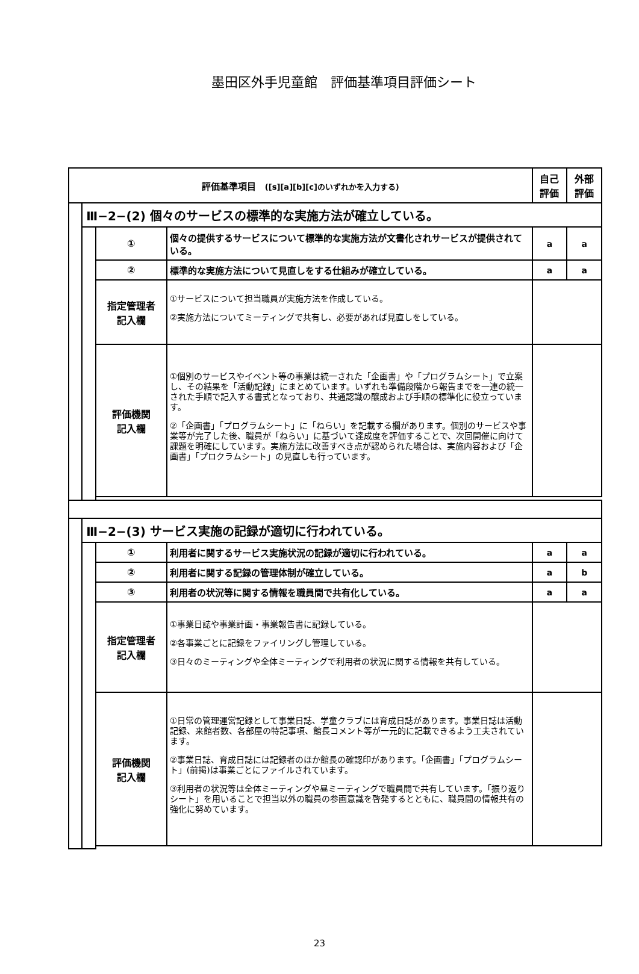墨田区外手児童館　評価基準項目評価シート
| 評価基準項目 ([s][a][b][c]のいずれかを入力する) | | | | 自己 評価 | 外部 評価 |
| --- | --- | --- | --- | --- | --- |
| | Ⅲ−2−(2) 個々のサービスの標準的な実施方法が確立している。 | | | | |
| | | ① | 個々の提供するサービスについて標準的な実施方法が文書化されサービスが提供されている。 | a | a |
| | | ② | 標準的な実施方法について見直しをする仕組みが確立している。 | a | a |
| | | 指定管理者 記入欄 | ①サービスについて担当職員が実施方法を作成している。 ②実施方法についてミーティングで共有し、必要があれば見直しをしている。 | | |
| | | 評価機関 記入欄 | ①個別のサービスやイベント等の事業は統一された「企画書」や「プログラムシート」で立案し、その結果を「活動記録」にまとめています。いずれも準備段階から報告までを一連の統一された手順で記入する書式となっており、共通認識の醸成および手順の標準化に役立っています。 ②「企画書」「プログラムシート」に「ねらい」を記載する欄があります。個別のサービスや事業等が完了した後、職員が「ねらい」に基づいて達成度を評価することで、次回開催に向けて課題を明確にしています。実施方法に改善すべき点が認められた場合は、実施内容および「企画書」「プロクラムシート」の見直しも行っています。 | | |
| | Ⅲ−2−(3) サービス実施の記録が適切に行われている。 | | | | |
| | | ① | 利用者に関するサービス実施状況の記録が適切に行われている。 | a | a |
| | | ② | 利用者に関する記録の管理体制が確立している。 | a | b |
| | | ③ | 利用者の状況等に関する情報を職員間で共有化している。 | a | a |
| | | 指定管理者 記入欄 | ①事業日誌や事業計画・事業報告書に記録している。 ②各事業ごとに記録をファイリングし管理している。 ③日々のミーティングや全体ミーティングで利用者の状況に関する情報を共有している。 | | |
| | | 評価機関 記入欄 | ①日常の管理運営記録として事業日誌、学童クラブには育成日誌があります。事業日誌は活動記録、来館者数、各部屋の特記事項、館長コメント等が一元的に記載できるよう工夫されています。 ②事業日誌、育成日誌には記録者のほか館長の確認印があります。「企画書」「プログラムシート」(前掲)は事業ごとにファイルされています。 ③利用者の状況等は全体ミーティングや昼ミーティングで職員間で共有しています。「振り返りシート」を用いることで担当以外の職員の参画意識を啓発するとともに、職員間の情報共有の強化に努めています。 | | |
23